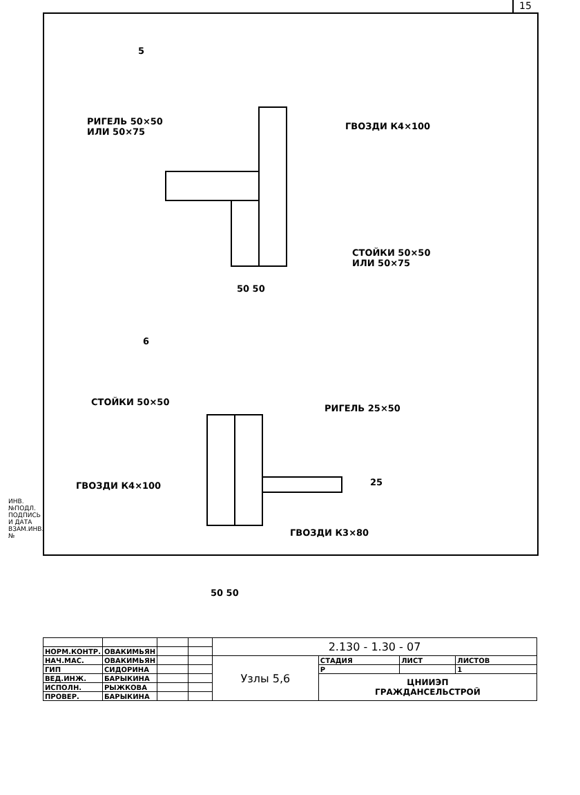15
5
РИГЕЛЬ 50×50
ИЛИ 50×75
ГВОЗДИ К4×100
СТОЙКИ 50×50
ИЛИ 50×75
50 50
6
СТОЙКИ 50×50
РИГЕЛЬ 25×50
ГВОЗДИ К4×100 25
ГВОЗДИ К3×80
50 50
ИНВ.№ПОДЛ. ПОДПИСЬ И ДАТА ВЗАМ.ИНВ.№
| | | | | 2.130 - 1.30 - 07 | | | |
| НОРМ.КОНТР. | ОВАКИМЬЯН | | | | | | |
| НАЧ.МАС. | ОВАКИМЬЯН | | | Узлы 5,6 | СТАДИЯ | ЛИСТ | ЛИСТОВ |
| ГИП | СИДОРИНА | | | | Р | | 1 |
| ВЕД.ИНЖ. | БАРЫКИНА | | | | ЦНИИЭП ГРАЖДАНСЕЛЬСТРОЙ | | |
| ИСПОЛН. | РЫЖКОВА | | | | | | |
| ПРОВЕР. | БАРЫКИНА | | | | | | |